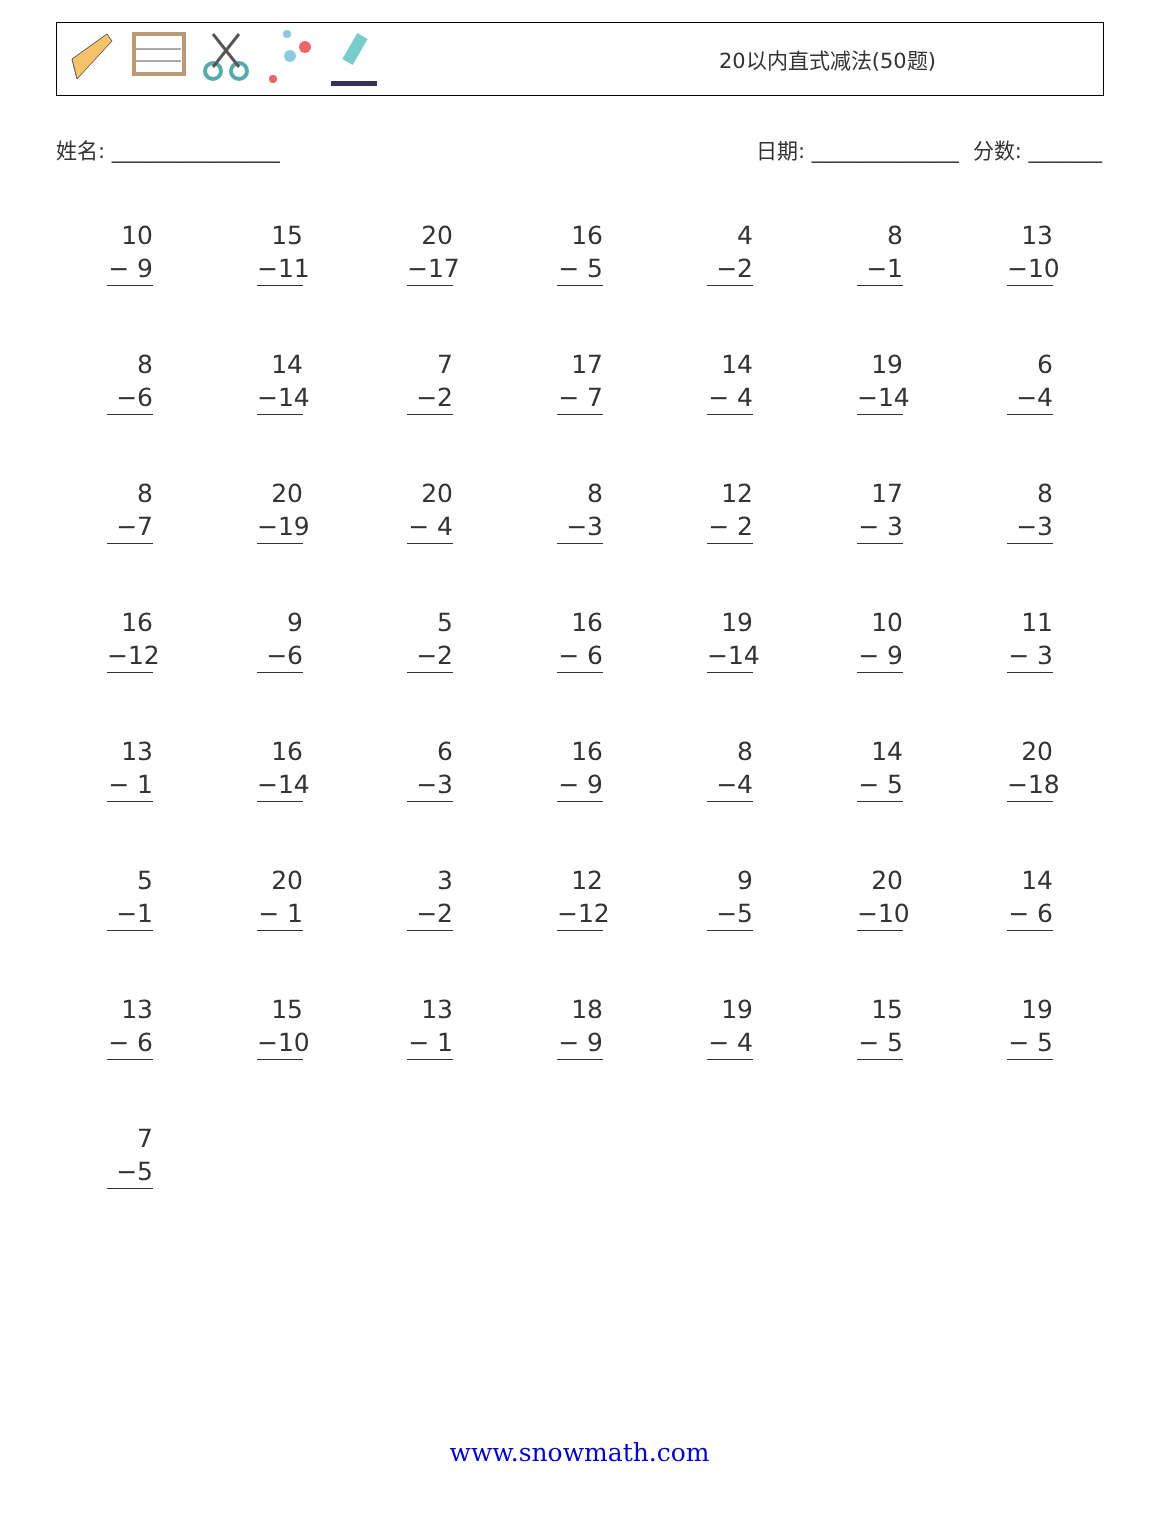20以内直式减法(50题)
姓名: ________________ 日期: ______________ 分数: _______
10
− 9
15
−11
20
−17
16
− 5
4
−2
8
−1
13
−10
8
−6
14
−14
7
−2
17
− 7
14
− 4
19
−14
6
−4
8
−7
20
−19
20
− 4
8
−3
12
− 2
17
− 3
8
−3
16
−12
9
−6
5
−2
16
− 6
19
−14
10
− 9
11
− 3
13
− 1
16
−14
6
−3
16
− 9
8
−4
14
− 5
20
−18
5
−1
20
− 1
3
−2
12
−12
9
−5
20
−10
14
− 6
13
− 6
15
−10
13
− 1
18
− 9
19
− 4
15
− 5
19
− 5
7
−5
www.snowmath.com